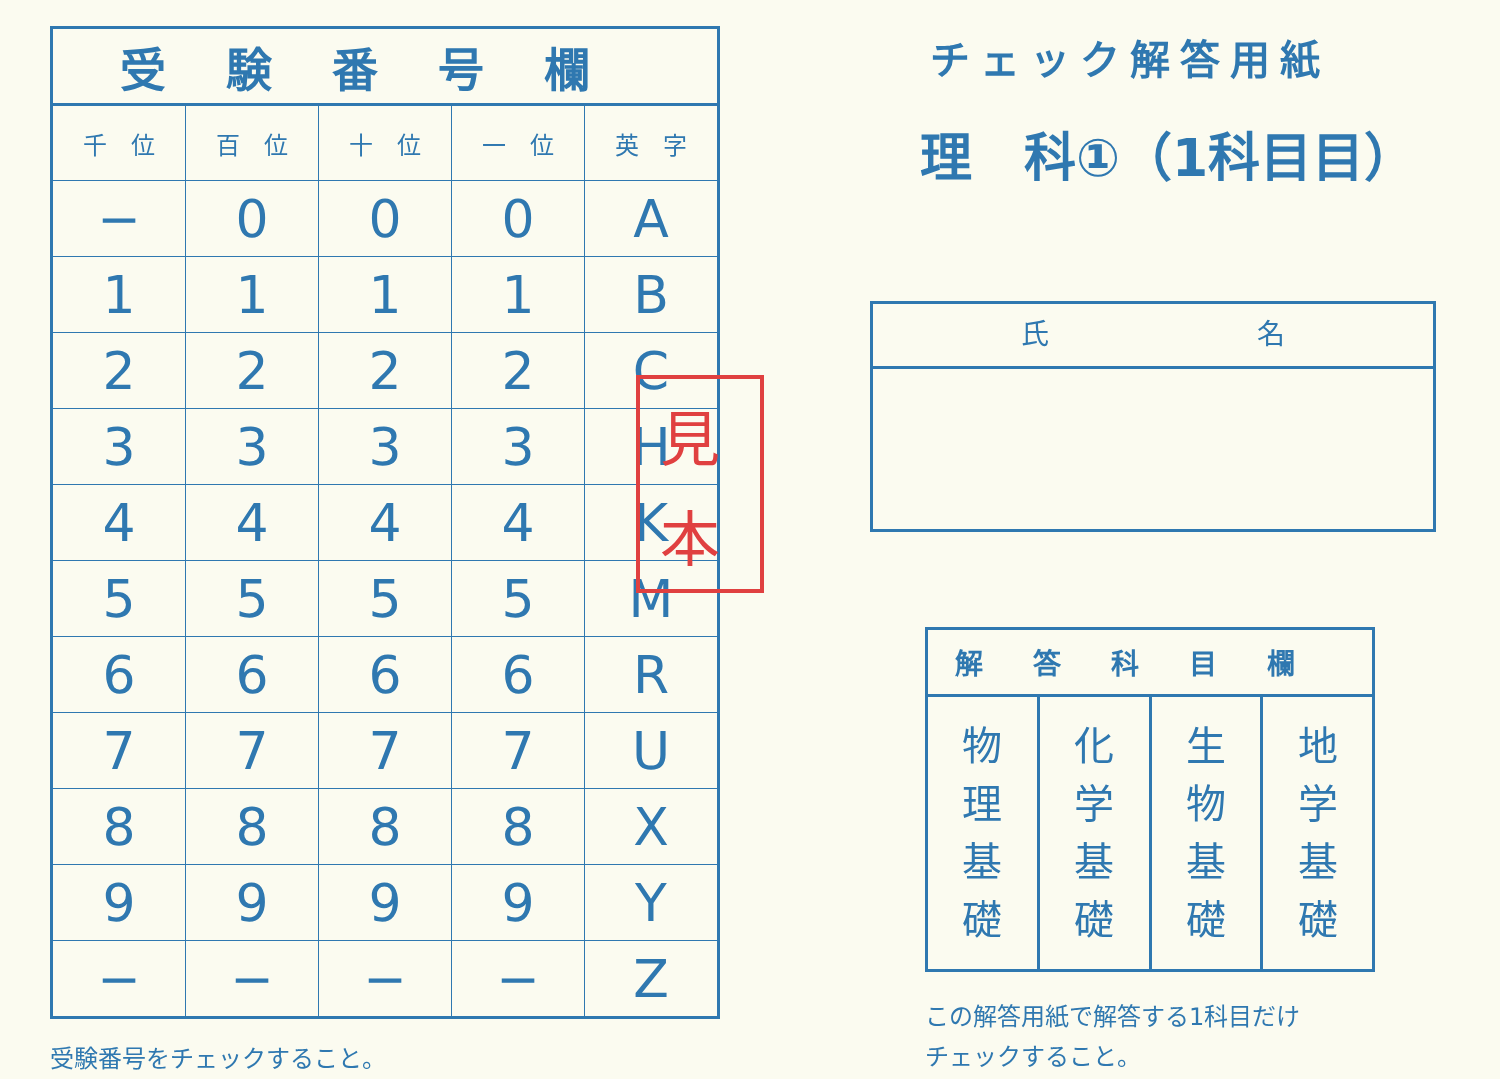| 受験番号欄 | | | | |
| --- | --- | --- | --- | --- |
| 千 位 | 百 位 | 十 位 | 一 位 | 英 字 |
| − | 0 | 0 | 0 | A |
| 1 | 1 | 1 | 1 | B |
| 2 | 2 | 2 | 2 | C |
| 3 | 3 | 3 | 3 | H |
| 4 | 4 | 4 | 4 | K |
| 5 | 5 | 5 | 5 | M |
| 6 | 6 | 6 | 6 | R |
| 7 | 7 | 7 | 7 | U |
| 8 | 8 | 8 | 8 | X |
| 9 | 9 | 9 | 9 | Y |
| − | − | − | − | Z |
受験番号をチェックすること。
チェック解答用紙
理　科①（1科目目）
氏 名
| 解答科目欄 | | | |
| --- | --- | --- | --- |
| 物 理 基 礎 | 化 学 基 礎 | 生 物 基 礎 | 地 学 基 礎 |
この解答用紙で解答する1科目だけ
チェックすること。
見
本